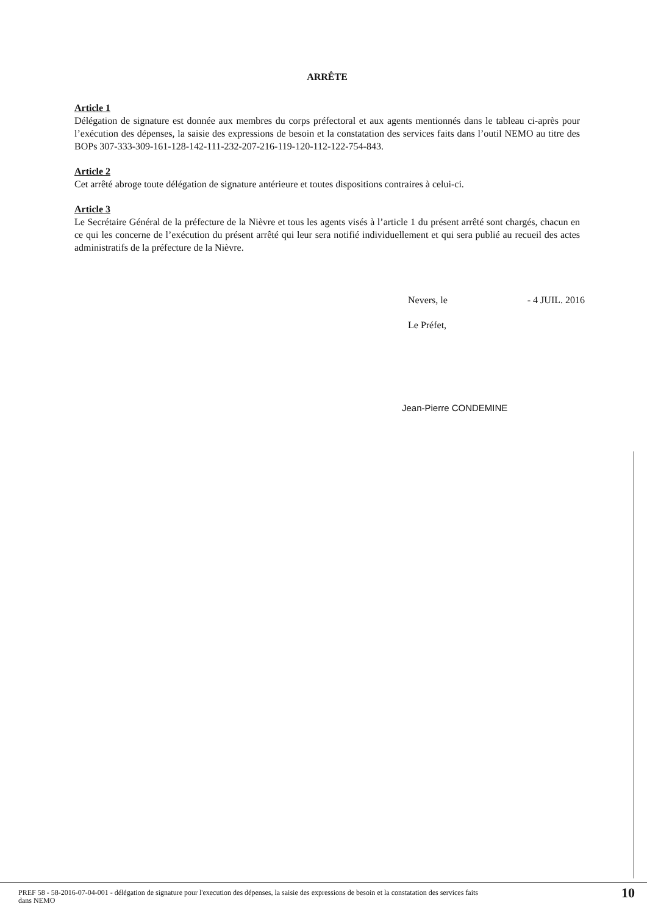ARRÊTE
Article 1
Délégation de signature est donnée aux membres du corps préfectoral et aux agents mentionnés dans le tableau ci-après pour l’exécution des dépenses, la saisie des expressions de besoin et la constatation des services faits dans l’outil NEMO au titre des BOPs 307-333-309-161-128-142-111-232-207-216-119-120-112-122-754-843.
Article 2
Cet arrêté abroge toute délégation de signature antérieure et toutes dispositions contraires à celui-ci.
Article 3
Le Secrétaire Général de la préfecture de la Nièvre et tous les agents visés à l’article 1 du présent arrêté sont chargés, chacun en ce qui les concerne de l’exécution du présent arrêté qui leur sera notifié individuellement et qui sera publié au recueil des actes administratifs de la préfecture de la Nièvre.
Nevers, le - 4 JUIL. 2016
Le Préfet,
Jean-Pierre CONDEMINE
PREF 58 - 58-2016-07-04-001 - délégation de signature pour l'execution des dépenses, la saisie des expressions de besoin et la constatation des services faits
dans NEMO 10